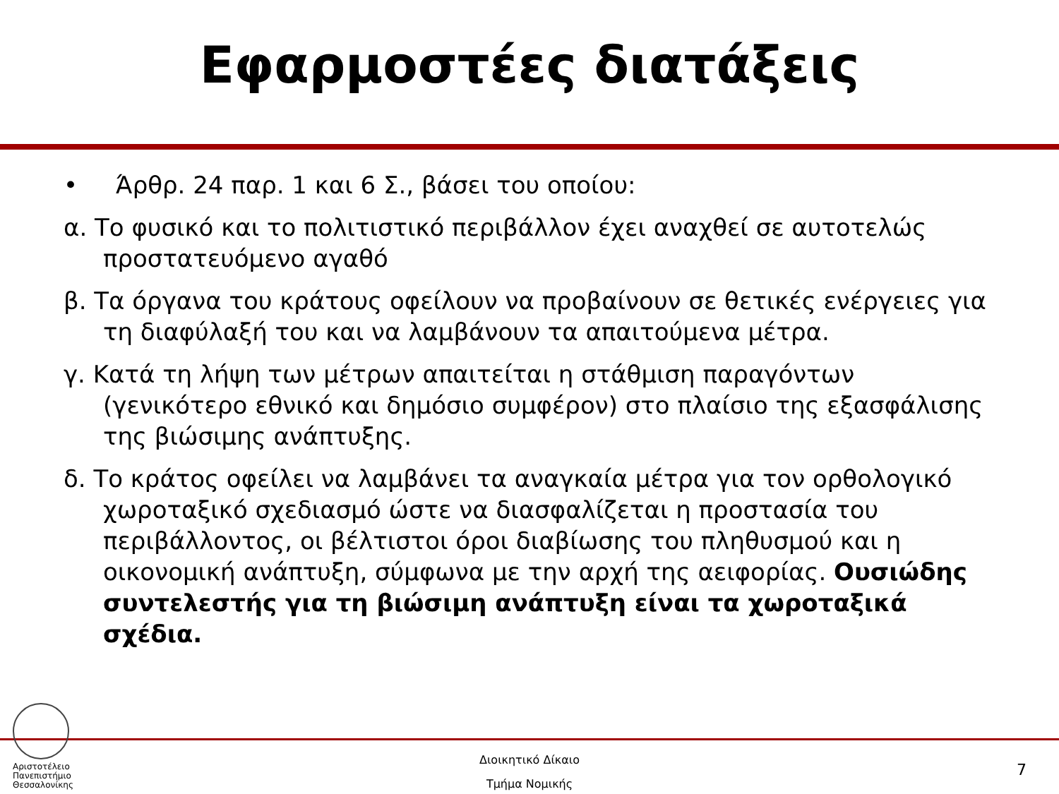Εφαρμοστέες διατάξεις
• Άρθρ. 24 παρ. 1 και 6 Σ., βάσει του οποίου:
α. Το φυσικό και το πολιτιστικό περιβάλλον έχει αναχθεί σε αυτοτελώς προστατευόμενο αγαθό
β. Τα όργανα του κράτους οφείλουν να προβαίνουν σε θετικές ενέργειες για τη διαφύλαξή του και να λαμβάνουν τα απαιτούμενα μέτρα.
γ. Κατά τη λήψη των μέτρων απαιτείται η στάθμιση παραγόντων (γενικότερο εθνικό και δημόσιο συμφέρον) στο πλαίσιο της εξασφάλισης της βιώσιμης ανάπτυξης.
δ. Το κράτος οφείλει να λαμβάνει τα αναγκαία μέτρα για τον ορθολογικό χωροταξικό σχεδιασμό ώστε να διασφαλίζεται η προστασία του περιβάλλοντος, οι βέλτιστοι όροι διαβίωσης του πληθυσμού και η οικονομική ανάπτυξη, σύμφωνα με την αρχή της αειφορίας. Ουσιώδης συντελεστής για τη βιώσιμη ανάπτυξη είναι τα χωροταξικά σχέδια.
Αριστοτέλειο
Πανεπιστήμιο
Θεσσαλονίκης
Διοικητικό Δίκαιο
Τμήμα Νομικής
7